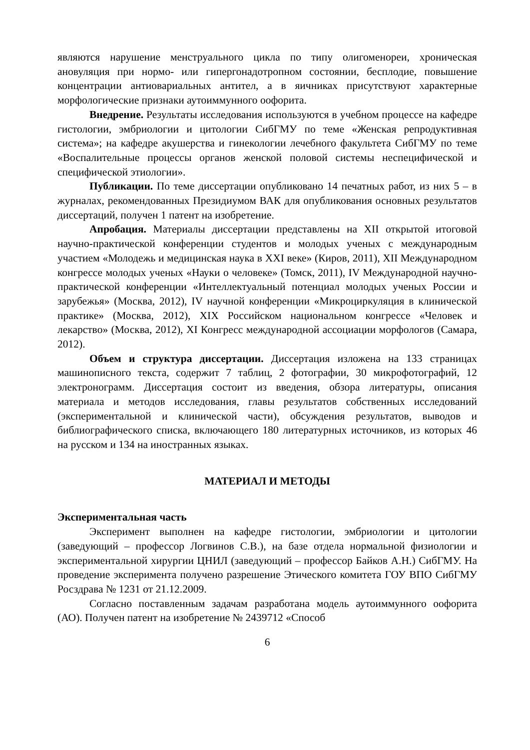являются нарушение менструального цикла по типу олигоменореи, хроническая ановуляция при нормо- или гипергонадотропном состоянии, бесплодие, повышение концентрации антиовариальных антител, а в яичниках присутствуют характерные морфологические признаки аутоиммунного оофорита.
Внедрение. Результаты исследования используются в учебном процессе на кафедре гистологии, эмбриологии и цитологии СибГМУ по теме «Женская репродуктивная система»; на кафедре акушерства и гинекологии лечебного факультета СибГМУ по теме «Воспалительные процессы органов женской половой системы неспецифической и специфической этиологии».
Публикации. По теме диссертации опубликовано 14 печатных работ, из них 5 – в журналах, рекомендованных Президиумом ВАК для опубликования основных результатов диссертаций, получен 1 патент на изобретение.
Апробация. Материалы диссертации представлены на XII открытой итоговой научно-практической конференции студентов и молодых ученых с международным участием «Молодежь и медицинская наука в XXI веке» (Киров, 2011), XII Международном конгрессе молодых ученых «Науки о человеке» (Томск, 2011), IV Международной научно-практической конференции «Интеллектуальный потенциал молодых ученых России и зарубежья» (Москва, 2012), IV научной конференции «Микроциркуляция в клинической практике» (Москва, 2012), XIX Российском национальном конгрессе «Человек и лекарство» (Москва, 2012), XI Конгресс международной ассоциации морфологов (Самара, 2012).
Объем и структура диссертации. Диссертация изложена на 133 страницах машинописного текста, содержит 7 таблиц, 2 фотографии, 30 микрофотографий, 12 электронограмм. Диссертация состоит из введения, обзора литературы, описания материала и методов исследования, главы результатов собственных исследований (экспериментальной и клинической части), обсуждения результатов, выводов и библиографического списка, включающего 180 литературных источников, из которых 46 на русском и 134 на иностранных языках.
МАТЕРИАЛ И МЕТОДЫ
Экспериментальная часть
Эксперимент выполнен на кафедре гистологии, эмбриологии и цитологии (заведующий – профессор Логвинов С.В.), на базе отдела нормальной физиологии и экспериментальной хирургии ЦНИЛ (заведующий – профессор Байков А.Н.) СибГМУ. На проведение эксперимента получено разрешение Этического комитета ГОУ ВПО СибГМУ Росздрава № 1231 от 21.12.2009.
Согласно поставленным задачам разработана модель аутоиммунного оофорита (АО). Получен патент на изобретение № 2439712 «Способ
6